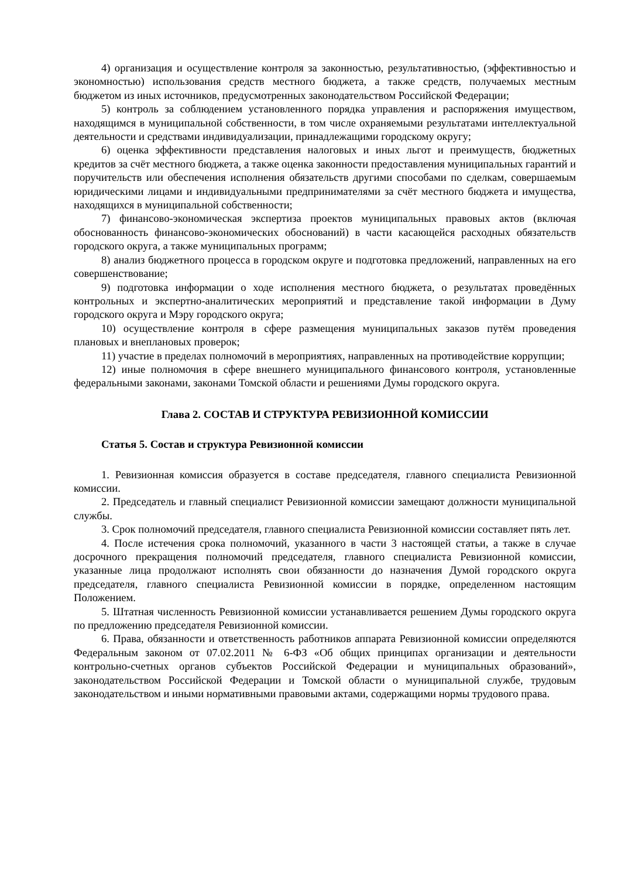4) организация и осуществление контроля за законностью, результативностью, (эффективностью и экономностью) использования средств местного бюджета, а также средств, получаемых местным бюджетом из иных источников, предусмотренных законодательством Российской Федерации;
5) контроль за соблюдением установленного порядка управления и распоряжения имуществом, находящимся в муниципальной собственности, в том числе охраняемыми результатами интеллектуальной деятельности и средствами индивидуализации, принадлежащими городскому округу;
6) оценка эффективности представления налоговых и иных льгот и преимуществ, бюджетных кредитов за счёт местного бюджета, а также оценка законности предоставления муниципальных гарантий и поручительств или обеспечения исполнения обязательств другими способами по сделкам, совершаемым юридическими лицами и индивидуальными предпринимателями за счёт местного бюджета и имущества, находящихся в муниципальной собственности;
7) финансово-экономическая экспертиза проектов муниципальных правовых актов (включая обоснованность финансово-экономических обоснований) в части касающейся расходных обязательств городского округа, а также муниципальных программ;
8) анализ бюджетного процесса в городском округе и подготовка предложений, направленных на его совершенствование;
9) подготовка информации о ходе исполнения местного бюджета, о результатах проведённых контрольных и экспертно-аналитических мероприятий и представление такой информации в Думу городского округа и Мэру городского округа;
10) осуществление контроля в сфере размещения муниципальных заказов путём проведения плановых и внеплановых проверок;
11) участие в пределах полномочий в мероприятиях, направленных на противодействие коррупции;
12) иные полномочия в сфере внешнего муниципального финансового контроля, установленные федеральными законами, законами Томской области и решениями Думы городского округа.
Глава 2. СОСТАВ И СТРУКТУРА РЕВИЗИОННОЙ КОМИССИИ
Статья 5. Состав и структура Ревизионной комиссии
1. Ревизионная комиссия образуется в составе председателя, главного специалиста Ревизионной комиссии.
2. Председатель и главный специалист Ревизионной комиссии замещают должности муниципальной службы.
3. Срок полномочий председателя, главного специалиста Ревизионной комиссии составляет пять лет.
4. После истечения срока полномочий, указанного в части 3 настоящей статьи, а также в случае досрочного прекращения полномочий председателя, главного специалиста Ревизионной комиссии, указанные лица продолжают исполнять свои обязанности до назначения Думой городского округа председателя, главного специалиста Ревизионной комиссии в порядке, определенном настоящим Положением.
5. Штатная численность Ревизионной комиссии устанавливается решением Думы городского округа по предложению председателя Ревизионной комиссии.
6. Права, обязанности и ответственность работников аппарата Ревизионной комиссии определяются Федеральным законом от 07.02.2011 № 6-ФЗ «Об общих принципах организации и деятельности контрольно-счетных органов субъектов Российской Федерации и муниципальных образований», законодательством Российской Федерации и Томской области о муниципальной службе, трудовым законодательством и иными нормативными правовыми актами, содержащими нормы трудового права.